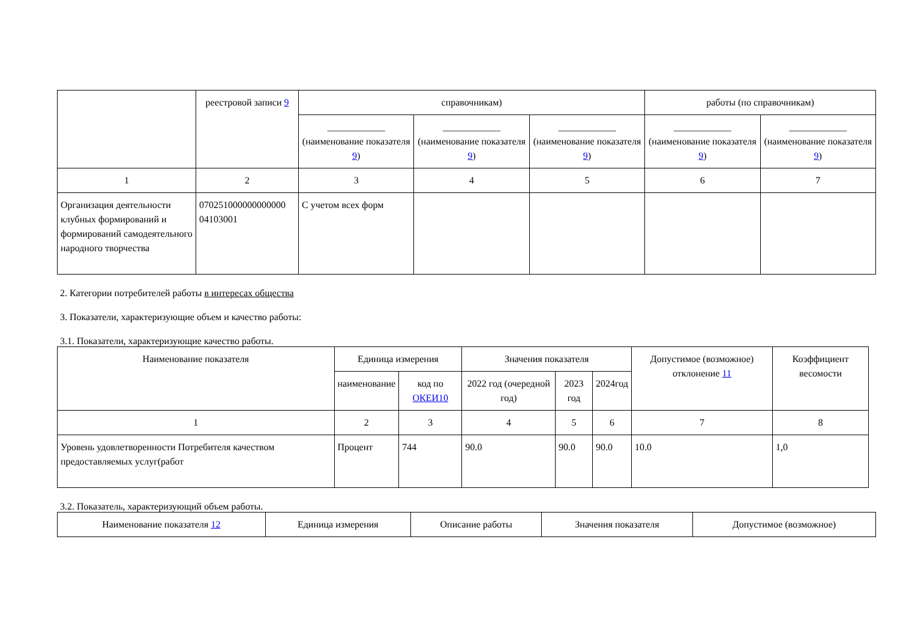| | реестровой записи 9 | справочникам) | | | работы (по справочникам) | |
| --- | --- | --- | --- | --- | --- | --- |
| | | ____________ (наименование показателя 9 ) | ____________ (наименование показателя 9 ) | ____________ (наименование показателя 9 ) | ____________ (наименование показателя 9 ) | ____________ (наименование показателя 9 ) |
| 1 | 2 | 3 | 4 | 5 | 6 | 7 |
| Организация деятельности клубных формирований и формирований самодеятельного народного творчества | 070251000000000000 04103001 | С учетом всех форм | | | | |
2. Категории потребителей работы в интересах общества
3. Показатели, характеризующие объем и качество работы:
3.1. Показатели, характеризующие качество работы.
| Наименование показателя | Единица измерения | | Значения показателя | | | Допустимое (возможное) отклонение 11 | Коэффициент весомости |
| --- | --- | --- | --- | --- | --- | --- | --- |
| | наименование | код по ОКЕИ10 | 2022 год (очередной год) | 2023 год | 2024год | | |
| 1 | 2 | 3 | 4 | 5 | 6 | 7 | 8 |
| Уровень удовлетворенности Потребителя качеством предоставляемых услуг(работ | Процент | 744 | 90.0 | 90.0 | 90.0 | 10.0 | 1,0 |
3.2. Показатель, характеризующий объем работы.
| Наименование показателя 12 | Единица измерения | Описание работы | Значения показателя | Допустимое (возможное) |
| --- | --- | --- | --- | --- |